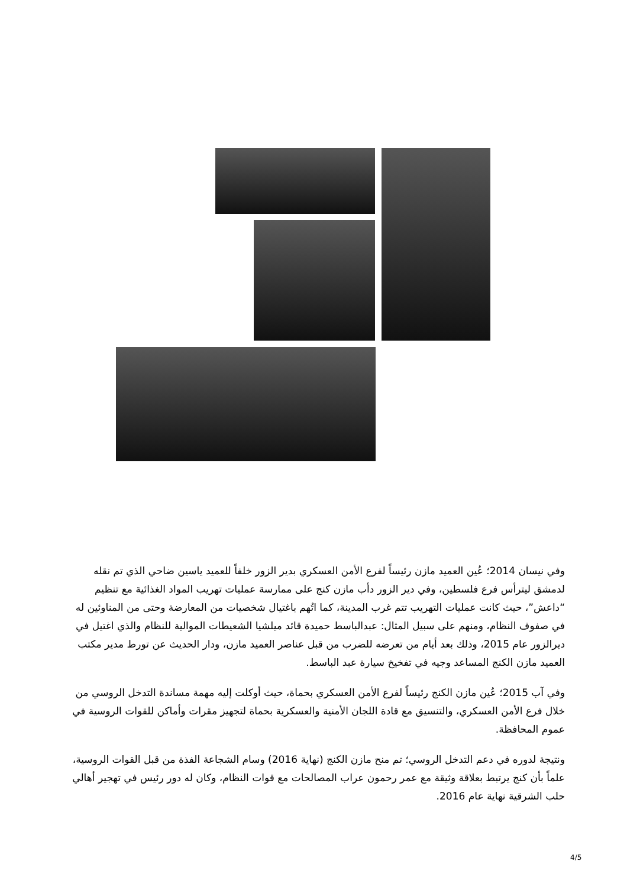وفي نيسان 2014؛ عُين العميد مازن رئيساً لفرع الأمن العسكري بدير الزور خلفاً للعميد ياسين ضاحي الذي تم نقله لدمشق ليترأس فرع فلسطين، وفي دير الزور دأب مازن كنج على ممارسة عمليات تهريب المواد الغذائية مع تنظيم “داعش”، حيث كانت عمليات التهريب تتم غرب المدينة، كما اتُهم باغتيال شخصيات من المعارضة وحتى من المناوئين له في صفوف النظام، ومنهم على سبيل المثال: عبدالباسط حميدة قائد ميلشيا الشعيطات الموالية للنظام والذي اغتيل في ديرالزور عام 2015، وذلك بعد أيام من تعرضه للضرب من قبل عناصر العميد مازن، ودار الحديث عن تورط مدير مكتب العميد مازن الكنج المساعد وجيه في تفخيخ سيارة عبد الباسط.
وفي آب 2015؛ عُين مازن الكنج رئيساً لفرع الأمن العسكري بحماة، حيث أوكلت إليه مهمة مساندة التدخل الروسي من خلال فرع الأمن العسكري، والتنسيق مع قادة اللجان الأمنية والعسكرية بحماة لتجهيز مقرات وأماكن للقوات الروسية في عموم المحافظة.
ونتيجة لدوره في دعم التدخل الروسي؛ تم منح مازن الكنج (نهاية 2016) وسام الشجاعة الفذة من قبل القوات الروسية، علماً بأن كنج يرتبط بعلاقة وثيقة مع عمر رحمون عراب المصالحات مع قوات النظام، وكان له دور رئيس في تهجير أهالي حلب الشرقية نهاية عام 2016.
4/5